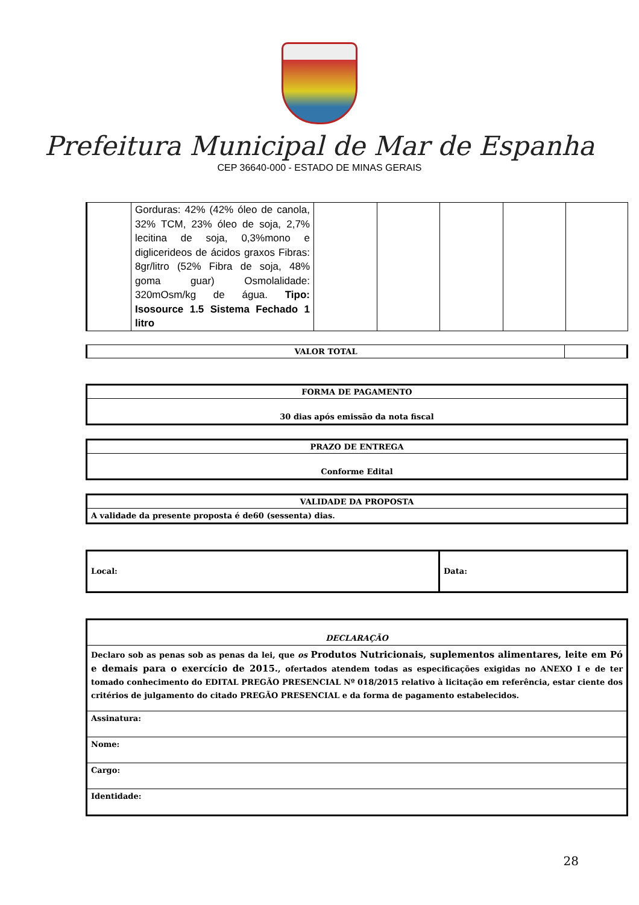Prefeitura Municipal de Mar de Espanha
CEP 36640-000 - ESTADO DE MINAS GERAIS
| | Gorduras: 42% (42% óleo de canola, 32% TCM, 23% óleo de soja, 2,7% lecitina de soja, 0,3%mono e diglicerideos de ácidos graxos Fibras: 8gr/litro (52% Fibra de soja, 48% goma guar) Osmolalidade: 320mOsm/kg de água. Tipo: Isosource 1.5 Sistema Fechado 1 litro | | | | | |
| VALOR TOTAL | |
| FORMA DE PAGAMENTO |
| --- |
| 30 dias após emissão da nota fiscal |
| PRAZO DE ENTREGA |
| --- |
| Conforme Edital |
| VALIDADE DA PROPOSTA |
| --- |
| A validade da presente proposta é de60 (sessenta) dias. |
| Local: | Data: |
| DECLARAÇÃO |
| Declaro sob as penas sob as penas da lei, que os Produtos Nutricionais, suplementos alimentares, leite em Pó e demais para o exercício de 2015. , ofertados atendem todas as especificações exigidas no ANEXO I e de ter tomado conhecimento do EDITAL PREGÃO PRESENCIAL Nº 018/2015 relativo à licitação em referência, estar ciente dos critérios de julgamento do citado PREGÃO PRESENCIAL e da forma de pagamento estabelecidos. |
| Assinatura: |
| Nome: |
| Cargo: |
| Identidade: |
28